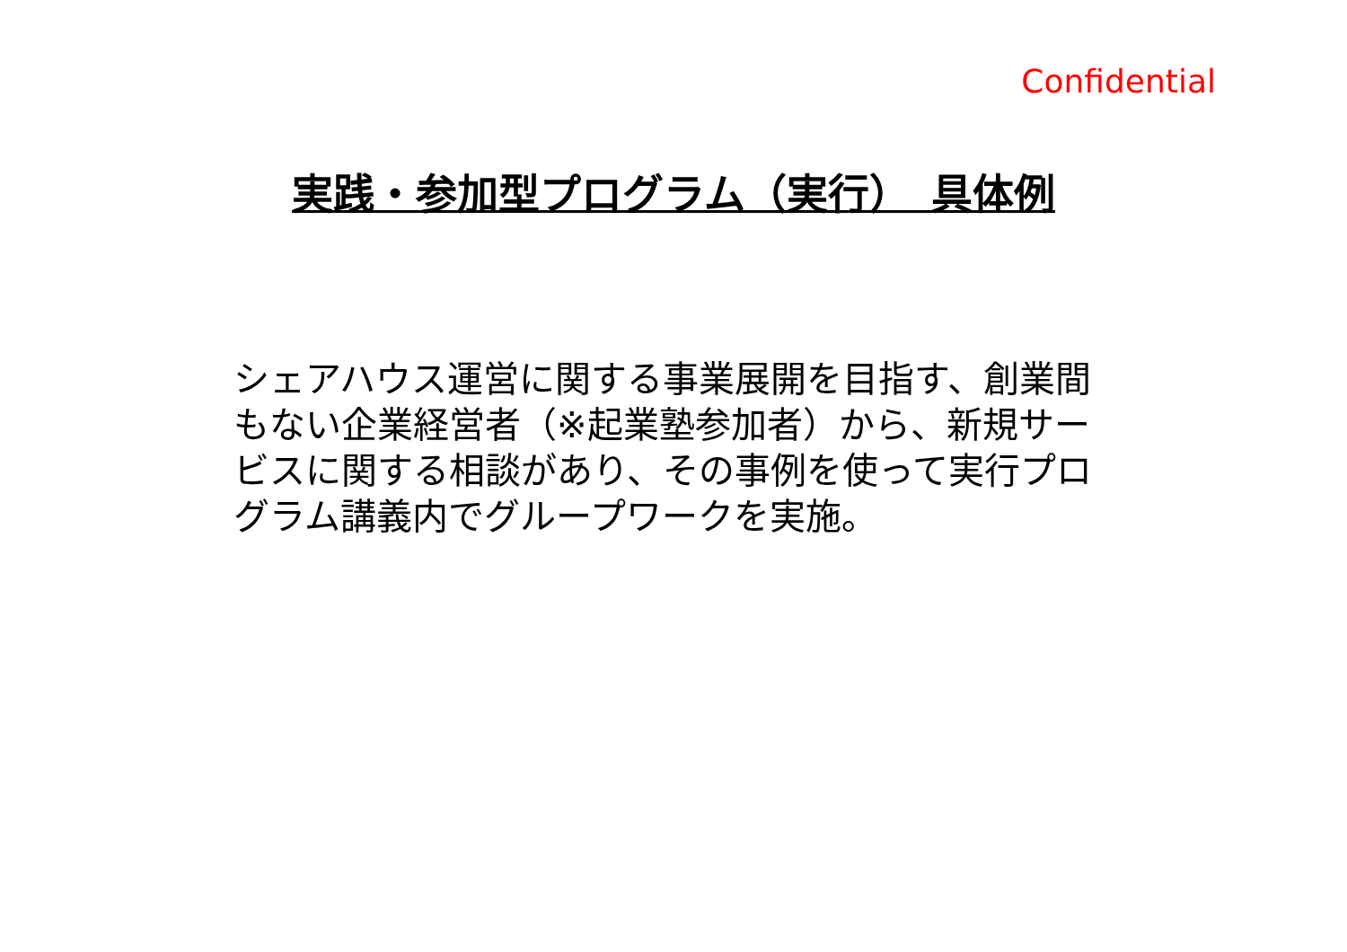Confidential
実践・参加型プログラム（実行）　具体例
シェアハウス運営に関する事業展開を目指す、創業間もない企業経営者（※起業塾参加者）から、新規サービスに関する相談があり、その事例を使って実行プログラム講義内でグループワークを実施。